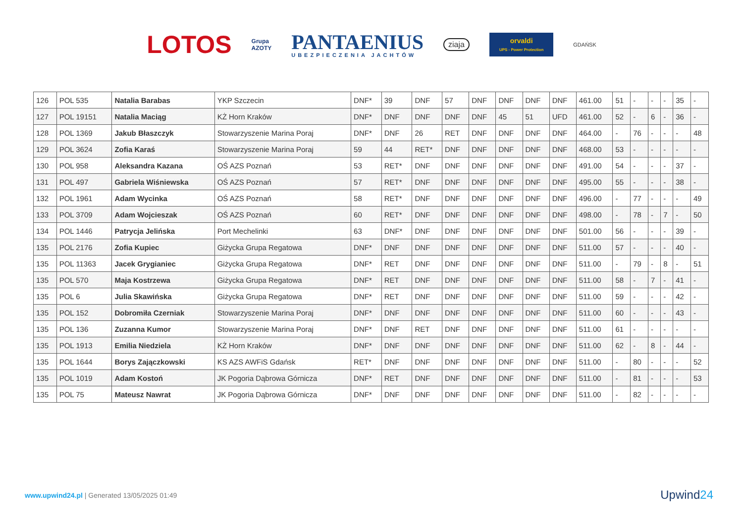LOTOS
Grupa
AZOTY
PANTAENIUS
UBEZPIECZENIA JACHTÓW
ziaja
orvaldi
UPS - Power Protection
GDAŃSK
| 126 | POL 535 | Natalia Barabas | YKP Szczecin | DNF* | 39 | DNF | 57 | DNF | DNF | DNF | DNF | 461.00 | 51 | - | - | - | 35 | - |
| 127 | POL 19151 | Natalia Maciąg | KŻ Horn Kraków | DNF* | DNF | DNF | DNF | DNF | 45 | 51 | UFD | 461.00 | 52 | - | 6 | - | 36 | - |
| 128 | POL 1369 | Jakub Błaszczyk | Stowarzyszenie Marina Poraj | DNF* | DNF | 26 | RET | DNF | DNF | DNF | DNF | 464.00 | - | 76 | - | - | - | 48 |
| 129 | POL 3624 | Zofia Karaś | Stowarzyszenie Marina Poraj | 59 | 44 | RET* | DNF | DNF | DNF | DNF | DNF | 468.00 | 53 | - | - | - | - | - |
| 130 | POL 958 | Aleksandra Kazana | OŚ AZS Poznań | 53 | RET* | DNF | DNF | DNF | DNF | DNF | DNF | 491.00 | 54 | - | - | - | 37 | - |
| 131 | POL 497 | Gabriela Wiśniewska | OŚ AZS Poznań | 57 | RET* | DNF | DNF | DNF | DNF | DNF | DNF | 495.00 | 55 | - | - | - | 38 | - |
| 132 | POL 1961 | Adam Wycinka | OŚ AZS Poznań | 58 | RET* | DNF | DNF | DNF | DNF | DNF | DNF | 496.00 | - | 77 | - | - | - | 49 |
| 133 | POL 3709 | Adam Wojcieszak | OŚ AZS Poznań | 60 | RET* | DNF | DNF | DNF | DNF | DNF | DNF | 498.00 | - | 78 | - | 7 | - | 50 |
| 134 | POL 1446 | Patrycja Jelińska | Port Mechelinki | 63 | DNF* | DNF | DNF | DNF | DNF | DNF | DNF | 501.00 | 56 | - | - | - | 39 | - |
| 135 | POL 2176 | Zofia Kupiec | Giżycka Grupa Regatowa | DNF* | DNF | DNF | DNF | DNF | DNF | DNF | DNF | 511.00 | 57 | - | - | - | 40 | - |
| 135 | POL 11363 | Jacek Grygianiec | Giżycka Grupa Regatowa | DNF* | RET | DNF | DNF | DNF | DNF | DNF | DNF | 511.00 | - | 79 | - | 8 | - | 51 |
| 135 | POL 570 | Maja Kostrzewa | Giżycka Grupa Regatowa | DNF* | RET | DNF | DNF | DNF | DNF | DNF | DNF | 511.00 | 58 | - | 7 | - | 41 | - |
| 135 | POL 6 | Julia Skawińska | Giżycka Grupa Regatowa | DNF* | RET | DNF | DNF | DNF | DNF | DNF | DNF | 511.00 | 59 | - | - | - | 42 | - |
| 135 | POL 152 | Dobromiła Czerniak | Stowarzyszenie Marina Poraj | DNF* | DNF | DNF | DNF | DNF | DNF | DNF | DNF | 511.00 | 60 | - | - | - | 43 | - |
| 135 | POL 136 | Zuzanna Kumor | Stowarzyszenie Marina Poraj | DNF* | DNF | RET | DNF | DNF | DNF | DNF | DNF | 511.00 | 61 | - | - | - | - | - |
| 135 | POL 1913 | Emilia Niedziela | KŻ Horn Kraków | DNF* | DNF | DNF | DNF | DNF | DNF | DNF | DNF | 511.00 | 62 | - | 8 | - | 44 | - |
| 135 | POL 1644 | Borys Zajączkowski | KS AZS AWFiS Gdańsk | RET* | DNF | DNF | DNF | DNF | DNF | DNF | DNF | 511.00 | - | 80 | - | - | - | 52 |
| 135 | POL 1019 | Adam Kostoń | JK Pogoria Dąbrowa Górnicza | DNF* | RET | DNF | DNF | DNF | DNF | DNF | DNF | 511.00 | - | 81 | - | - | - | 53 |
| 135 | POL 75 | Mateusz Nawrat | JK Pogoria Dąbrowa Górnicza | DNF* | DNF | DNF | DNF | DNF | DNF | DNF | DNF | 511.00 | - | 82 | - | - | - | - |
www.upwind24.pl | Generated 13/05/2025 01:49
Upwind24